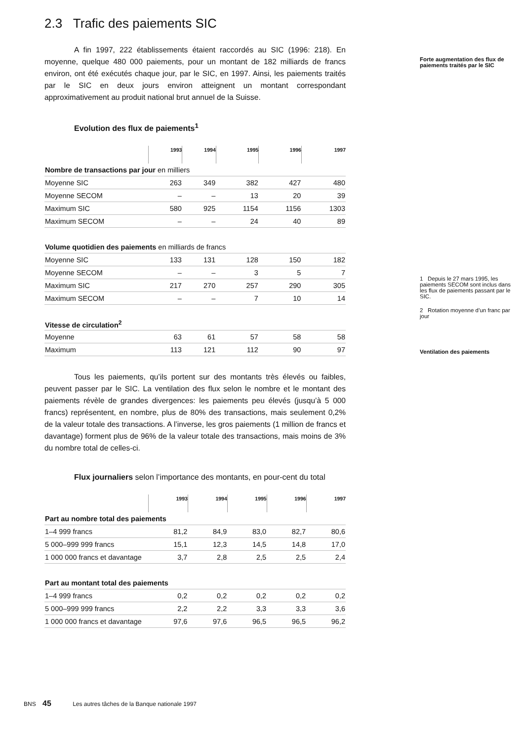2.3 Trafic des paiements SIC
A fin 1997, 222 établissements étaient raccordés au SIC (1996: 218). En moyenne, quelque 480 000 paiements, pour un montant de 182 milliards de francs environ, ont été exécutés chaque jour, par le SIC, en 1997. Ainsi, les paiements traités par le SIC en deux jours environ atteignent un montant correspondant approximativement au produit national brut annuel de la Suisse.
Evolution des flux de paiements<sup>1</sup>
| | 1993 | 1994 | 1995 | 1996 | 1997 |
| --- | --- | --- | --- | --- | --- |
| Nombre de transactions par jour en milliers | | | | | |
| Moyenne SIC | 263 | 349 | 382 | 427 | 480 |
| Moyenne SECOM | – | – | 13 | 20 | 39 |
| Maximum SIC | 580 | 925 | 1154 | 1156 | 1303 |
| Maximum SECOM | – | – | 24 | 40 | 89 |
| Volume quotidien des paiements en milliards de francs | | | | | |
| Moyenne SIC | 133 | 131 | 128 | 150 | 182 |
| Moyenne SECOM | – | – | 3 | 5 | 7 |
| Maximum SIC | 217 | 270 | 257 | 290 | 305 |
| Maximum SECOM | – | – | 7 | 10 | 14 |
| Vitesse de circulation<sup>2</sup> | | | | | |
| Moyenne | 63 | 61 | 57 | 58 | 58 |
| Maximum | 113 | 121 | 112 | 90 | 97 |
Tous les paiements, qu’ils portent sur des montants très élevés ou faibles, peuvent passer par le SIC. La ventilation des flux selon le nombre et le montant des paiements révèle de grandes divergences: les paiements peu élevés (jusqu’à 5 000 francs) représentent, en nombre, plus de 80% des transactions, mais seulement 0,2% de la valeur totale des transactions. A l’inverse, les gros paiements (1 million de francs et davantage) forment plus de 96% de la valeur totale des transactions, mais moins de 3% du nombre total de celles-ci.
Flux journaliers selon l’importance des montants, en pour-cent du total
| | 1993 | 1994 | 1995 | 1996 | 1997 |
| --- | --- | --- | --- | --- | --- |
| Part au nombre total des paiements | | | | | |
| 1–4 999 francs | 81,2 | 84,9 | 83,0 | 82,7 | 80,6 |
| 5 000–999 999 francs | 15,1 | 12,3 | 14,5 | 14,8 | 17,0 |
| 1 000 000 francs et davantage | 3,7 | 2,8 | 2,5 | 2,5 | 2,4 |
| Part au montant total des paiements | | | | | |
| 1–4 999 francs | 0,2 | 0,2 | 0,2 | 0,2 | 0,2 |
| 5 000–999 999 francs | 2,2 | 2,2 | 3,3 | 3,3 | 3,6 |
| 1 000 000 francs et davantage | 97,6 | 97,6 | 96,5 | 96,5 | 96,2 |
Forte augmentation des flux de paiements traités par le SIC
1 Depuis le 27 mars 1995, les paiements SECOM sont inclus dans les flux de paiements passant par le SIC.
2 Rotation moyenne d’un franc par jour
Ventilation des paiements
BNS 45 Les autres tâches de la Banque nationale 1997